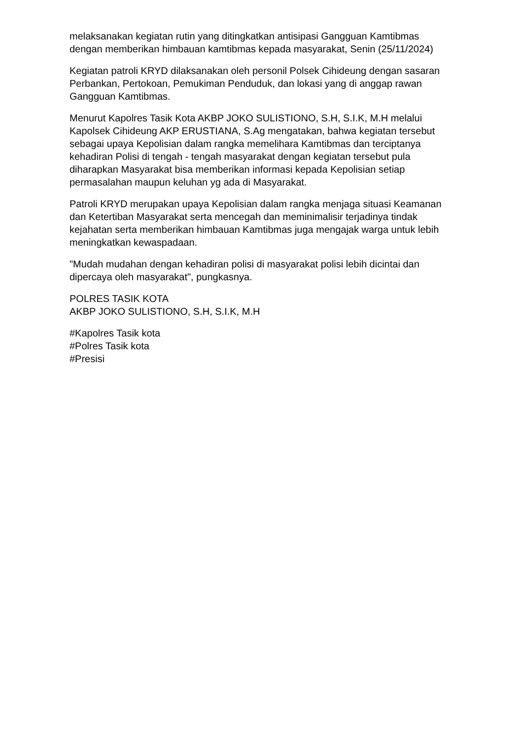melaksanakan kegiatan rutin yang ditingkatkan antisipasi Gangguan Kamtibmas dengan memberikan himbauan kamtibmas kepada masyarakat, Senin (25/11/2024)
Kegiatan patroli KRYD dilaksanakan oleh personil Polsek Cihideung dengan sasaran Perbankan, Pertokoan, Pemukiman Penduduk, dan lokasi yang di anggap rawan Gangguan Kamtibmas.
Menurut Kapolres Tasik Kota AKBP JOKO SULISTIONO, S.H, S.I.K, M.H melalui Kapolsek Cihideung AKP ERUSTIANA, S.Ag mengatakan, bahwa kegiatan tersebut sebagai upaya Kepolisian dalam rangka memelihara Kamtibmas dan terciptanya kehadiran Polisi di tengah - tengah masyarakat dengan kegiatan tersebut pula diharapkan Masyarakat bisa memberikan informasi kepada Kepolisian setiap permasalahan maupun keluhan yg ada di Masyarakat.
Patroli KRYD merupakan upaya Kepolisian dalam rangka menjaga situasi Keamanan dan Ketertiban Masyarakat serta mencegah dan meminimalisir terjadinya tindak kejahatan serta memberikan himbauan Kamtibmas juga mengajak warga untuk lebih meningkatkan kewaspadaan.
"Mudah mudahan dengan kehadiran polisi di masyarakat polisi lebih dicintai dan dipercaya oleh masyarakat", pungkasnya.
POLRES TASIK KOTA
AKBP JOKO SULISTIONO, S.H, S.I.K, M.H
#Kapolres Tasik kota
#Polres Tasik kota
#Presisi